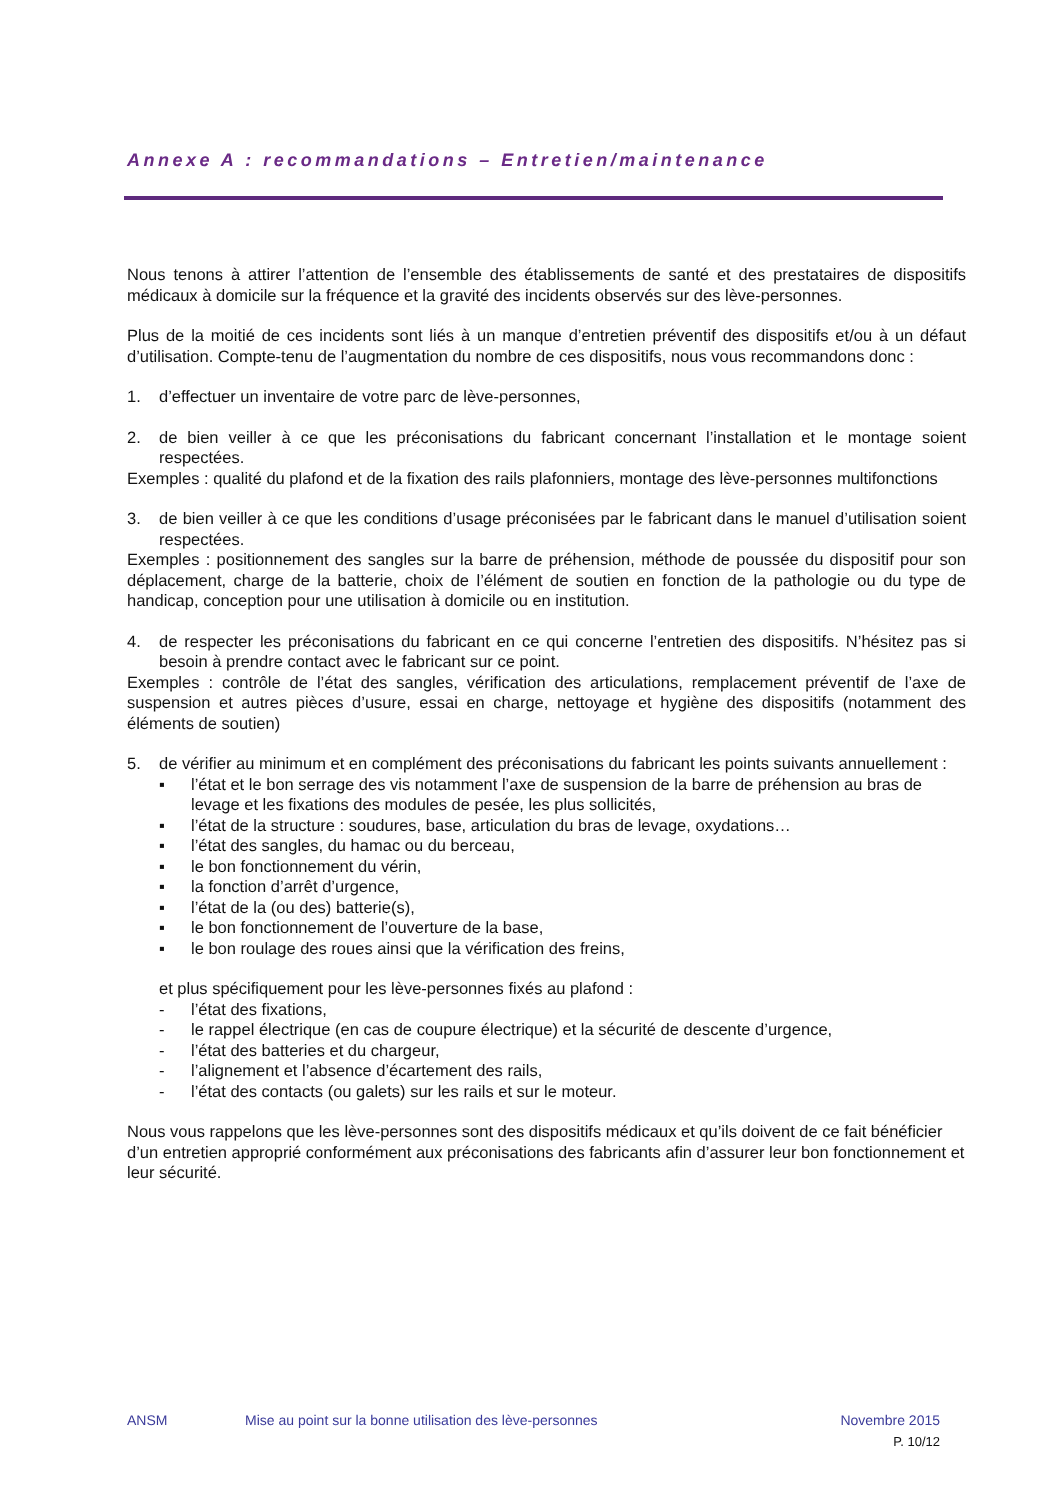Annexe A : recommandations – Entretien/maintenance
Nous tenons à attirer l’attention de l’ensemble des établissements de santé et des prestataires de dispositifs médicaux à domicile sur la fréquence et la gravité des incidents observés sur des lève-personnes.
Plus de la moitié de ces incidents sont liés à un manque d’entretien préventif des dispositifs et/ou à un défaut d’utilisation. Compte-tenu de l’augmentation du nombre de ces dispositifs, nous vous recommandons donc :
1. d’effectuer un inventaire de votre parc de lève-personnes,
2. de bien veiller à ce que les préconisations du fabricant concernant l’installation et le montage soient respectées.
Exemples : qualité du plafond et de la fixation des rails plafonniers, montage des lève-personnes multifonctions
3. de bien veiller à ce que les conditions d’usage préconisées par le fabricant dans le manuel d’utilisation soient respectées.
Exemples : positionnement des sangles sur la barre de préhension, méthode de poussée du dispositif pour son déplacement, charge de la batterie, choix de l’élément de soutien en fonction de la pathologie ou du type de handicap, conception pour une utilisation à domicile ou en institution.
4. de respecter les préconisations du fabricant en ce qui concerne l’entretien des dispositifs. N’hésitez pas si besoin à prendre contact avec le fabricant sur ce point.
Exemples : contrôle de l’état des sangles, vérification des articulations, remplacement préventif de l’axe de suspension et autres pièces d’usure, essai en charge, nettoyage et hygiène des dispositifs (notamment des éléments de soutien)
5. de vérifier au minimum et en complément des préconisations du fabricant les points suivants annuellement :
▪ l’état et le bon serrage des vis notamment l’axe de suspension de la barre de préhension au bras de levage et les fixations des modules de pesée, les plus sollicités,
▪ l’état de la structure : soudures, base, articulation du bras de levage, oxydations…
▪ l’état des sangles, du hamac ou du berceau,
▪ le bon fonctionnement du vérin,
▪ la fonction d’arrêt d’urgence,
▪ l’état de la (ou des) batterie(s),
▪ le bon fonctionnement de l’ouverture de la base,
▪ le bon roulage des roues ainsi que la vérification des freins,
et plus spécifiquement pour les lève-personnes fixés au plafond :
- l’état des fixations,
- le rappel électrique (en cas de coupure électrique) et la sécurité de descente d’urgence,
- l’état des batteries et du chargeur,
- l’alignement et l’absence d’écartement des rails,
- l’état des contacts (ou galets) sur les rails et sur le moteur.
Nous vous rappelons que les lève-personnes sont des dispositifs médicaux et qu’ils doivent de ce fait bénéficier d’un entretien approprié conformément aux préconisations des fabricants afin d’assurer leur bon fonctionnement et leur sécurité.
ANSM Mise au point sur la bonne utilisation des lève-personnes Novembre 2015
P. 10/12